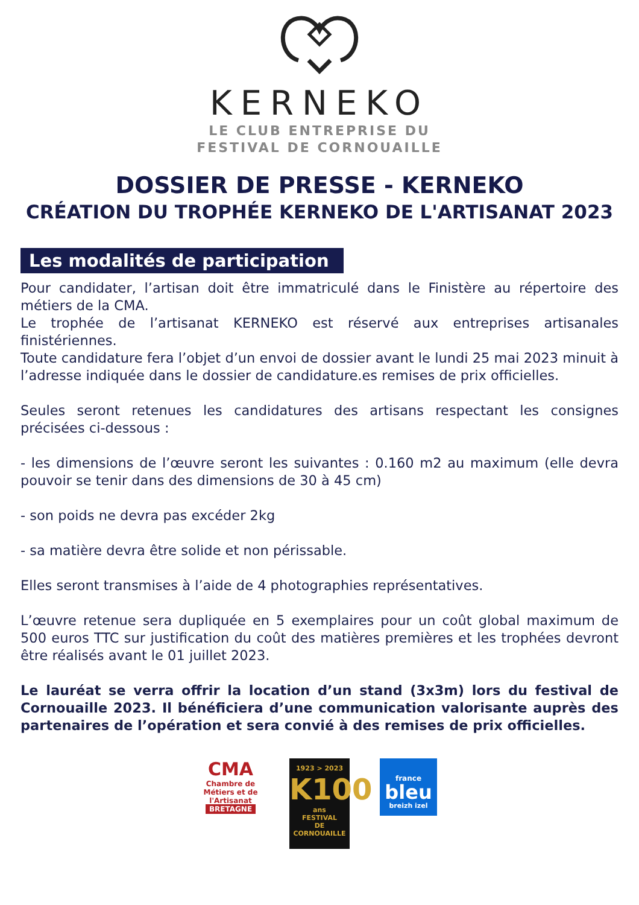KERNEKO
LE CLUB ENTREPRISE DU
FESTIVAL DE CORNOUAILLE
DOSSIER DE PRESSE - KERNEKO
CRÉATION DU TROPHÉE KERNEKO DE L'ARTISANAT 2023
Les modalités de participation
Pour candidater, l’artisan doit être immatriculé dans le Finistère au répertoire des métiers de la CMA.
Le trophée de l’artisanat KERNEKO est réservé aux entreprises artisanales finistériennes.
Toute candidature fera l’objet d’un envoi de dossier avant le lundi 25 mai 2023 minuit à l’adresse indiquée dans le dossier de candidature.es remises de prix officielles.
Seules seront retenues les candidatures des artisans respectant les consignes précisées ci-dessous :
- les dimensions de l’œuvre seront les suivantes : 0.160 m2 au maximum (elle devra pouvoir se tenir dans des dimensions de 30 à 45 cm)
- son poids ne devra pas excéder 2kg
- sa matière devra être solide et non périssable.
Elles seront transmises à l’aide de 4 photographies représentatives.
L’œuvre retenue sera dupliquée en 5 exemplaires pour un coût global maximum de 500 euros TTC sur justification du coût des matières premières et les trophées devront être réalisés avant le 01 juillet 2023.
Le lauréat se verra offrir la location d’un stand (3x3m) lors du festival de Cornouaille 2023. Il bénéficiera d’une communication valorisante auprès des partenaires de l’opération et sera convié à des remises de prix officielles.
CMA
Chambre de Métiers et de l'Artisanat
BRETAGNE
1923 > 2023
K100
ans
FESTIVAL
DE CORNOUAILLE
france
bleu
breizh izel